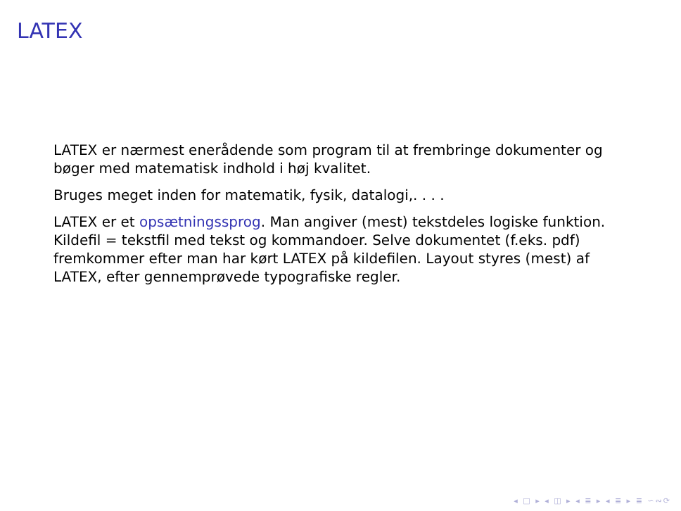LATEX
LATEX er nærmest enerådende som program til at frembringe dokumenter og bøger med matematisk indhold i høj kvalitet.
Bruges meget inden for matematik, fysik, datalogi,. . . .
LATEX er et opsætningssprog. Man angiver (mest) tekstdeles logiske funktion. Kildefil = tekstfil med tekst og kommandoer. Selve dokumentet (f.eks. pdf) fremkommer efter man har kørt LATEX på kildefilen. Layout styres (mest) af LATEX, efter gennemprøvede typografiske regler.
◂ □ ▸ ◂ ◫ ▸ ◂ ≣ ▸ ◂ ≣ ▸ ≣ ∽∾⟳